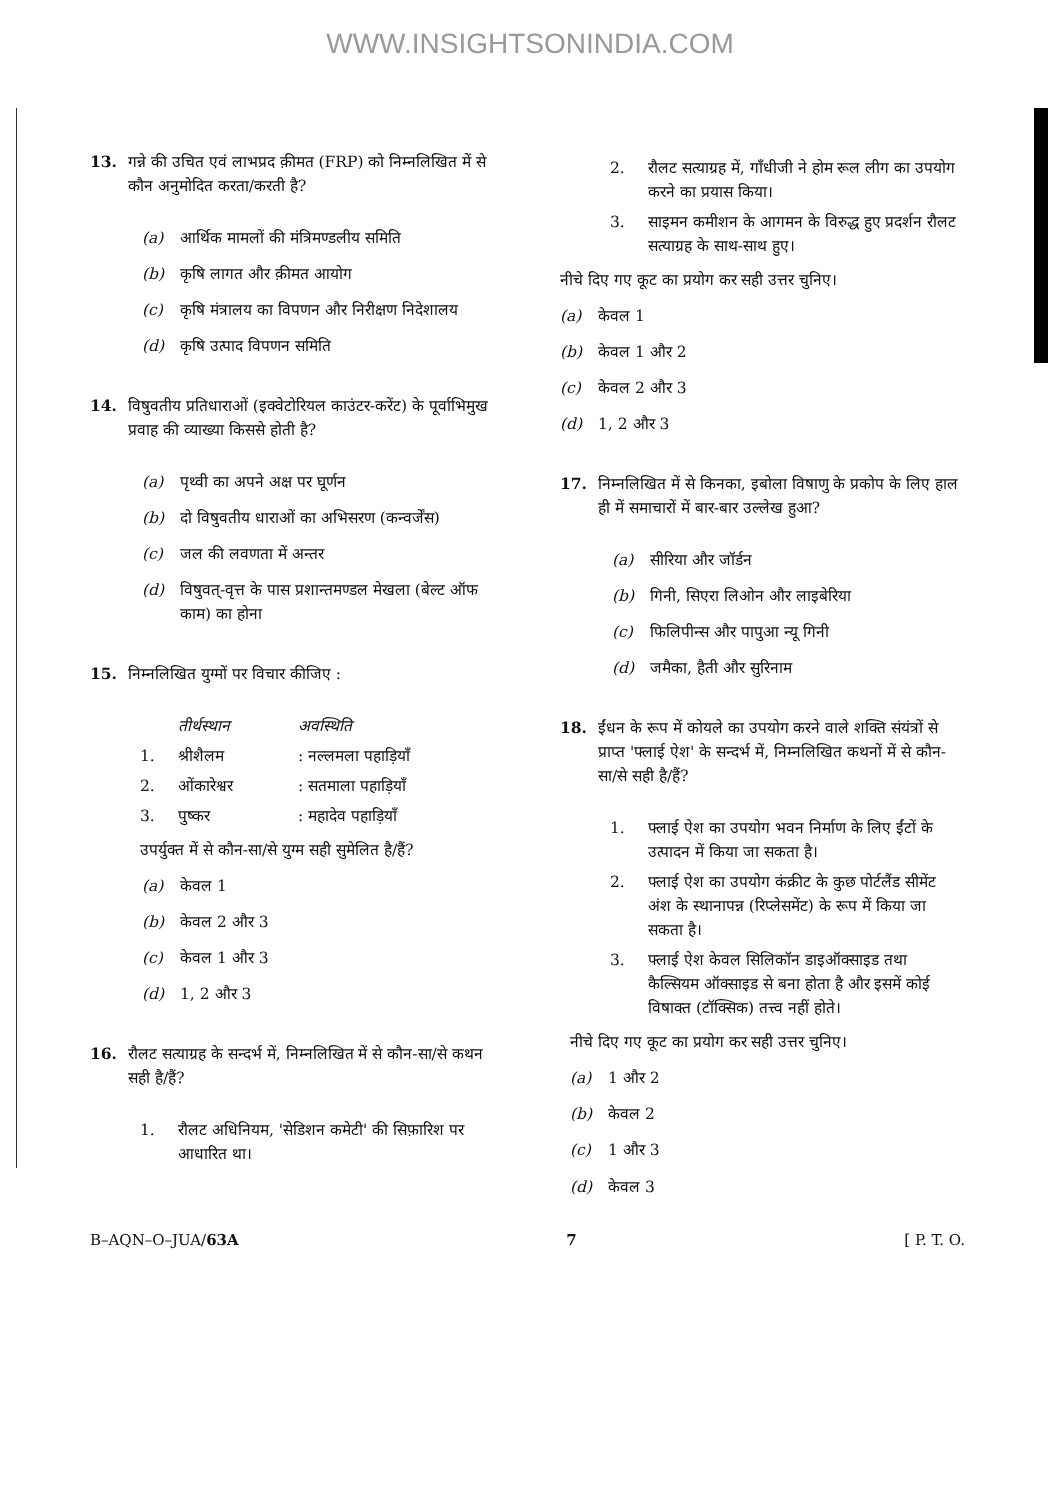WWW.INSIGHTSONINDIA.COM
13. गन्ने की उचित एवं लाभप्रद क़ीमत (FRP) को निम्नलिखित में से कौन अनुमोदित करता/करती है?
(a) आर्थिक मामलों की मंत्रिमण्डलीय समिति
(b) कृषि लागत और क़ीमत आयोग
(c) कृषि मंत्रालय का विपणन और निरीक्षण निदेशालय
(d) कृषि उत्पाद विपणन समिति
14. विषुवतीय प्रतिधाराओं (इक्वेटोरियल काउंटर-करेंट) के पूर्वाभिमुख प्रवाह की व्याख्या किससे होती है?
(a) पृथ्वी का अपने अक्ष पर घूर्णन
(b) दो विषुवतीय धाराओं का अभिसरण (कन्वर्जेंस)
(c) जल की लवणता में अन्तर
(d) विषुवत्-वृत्त के पास प्रशान्तमण्डल मेखला (बेल्ट ऑफ काम) का होना
15. निम्नलिखित युग्मों पर विचार कीजिए :
तीर्थस्थान अवस्थिति
1. श्रीशैलम: नल्लमला पहाड़ियाँ
2. ओंकारेश्वर: सतमाला पहाड़ियाँ
3. पुष्कर: महादेव पहाड़ियाँ
उपर्युक्त में से कौन-सा/से युग्म सही सुमेलित है/हैं?
(a) केवल 1
(b) केवल 2 और 3
(c) केवल 1 और 3
(d) 1, 2 और 3
16. रौलट सत्याग्रह के सन्दर्भ में, निम्नलिखित में से कौन-सा/से कथन सही है/हैं?
1. रौलट अधिनियम, 'सेडिशन कमेटी' की सिफ़ारिश पर आधारित था।
2. रौलट सत्याग्रह में, गाँधीजी ने होम रूल लीग का उपयोग करने का प्रयास किया।
3. साइमन कमीशन के आगमन के विरुद्ध हुए प्रदर्शन रौलट सत्याग्रह के साथ-साथ हुए।
नीचे दिए गए कूट का प्रयोग कर सही उत्तर चुनिए।
(a) केवल 1
(b) केवल 1 और 2
(c) केवल 2 और 3
(d) 1, 2 और 3
17. निम्नलिखित में से किनका, इबोला विषाणु के प्रकोप के लिए हाल ही में समाचारों में बार-बार उल्लेख हुआ?
(a) सीरिया और जॉर्डन
(b) गिनी, सिएरा लिओन और लाइबेरिया
(c) फिलिपीन्स और पापुआ न्यू गिनी
(d) जमैका, हैती और सुरिनाम
18. ईंधन के रूप में कोयले का उपयोग करने वाले शक्ति संयंत्रों से प्राप्त 'फ्लाई ऐश' के सन्दर्भ में, निम्नलिखित कथनों में से कौन-सा/से सही है/हैं?
1. फ्लाई ऐश का उपयोग भवन निर्माण के लिए ईंटों के उत्पादन में किया जा सकता है।
2. फ्लाई ऐश का उपयोग कंक्रीट के कुछ पोर्टलैंड सीमेंट अंश के स्थानापन्न (रिप्लेसमेंट) के रूप में किया जा सकता है।
3. फ्लाई ऐश केवल सिलिकॉन डाइऑक्साइड तथा कैल्सियम ऑक्साइड से बना होता है और इसमें कोई विषाक्त (टॉक्सिक) तत्त्व नहीं होते।
नीचे दिए गए कूट का प्रयोग कर सही उत्तर चुनिए।
(a) 1 और 2
(b) केवल 2
(c) 1 और 3
(d) केवल 3
B–AQN–O–JUA/63A 7 [ P. T. O.